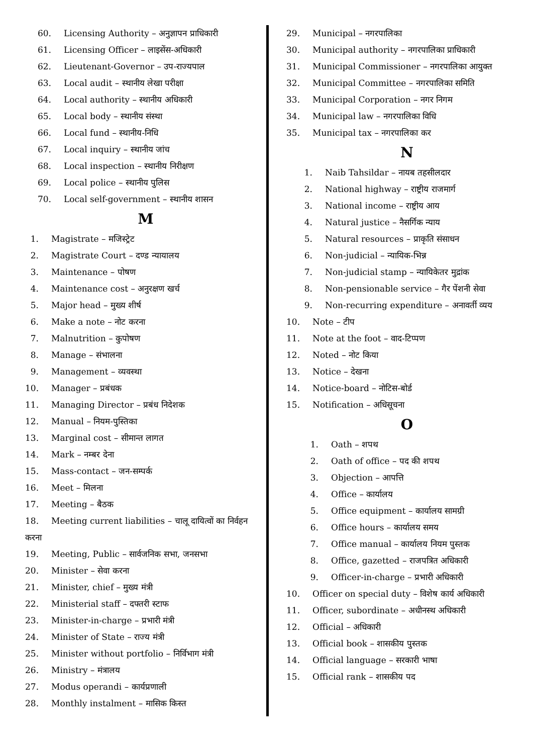60. Licensing Authority – अनुज्ञापन प्राधिकारी
61. Licensing Officer – लाइसेंस-अधिकारी
62. Lieutenant-Governor – उप-राज्यपाल
63. Local audit – स्थानीय लेखा परीक्षा
64. Local authority – स्थानीय अधिकारी
65. Local body – स्थानीय संस्था
66. Local fund – स्थानीय-निधि
67. Local inquiry – स्थानीय जांच
68. Local inspection – स्थानीय निरीक्षण
69. Local police – स्थानीय पुलिस
70. Local self-government – स्थानीय शासन
M
1. Magistrate – मजिस्ट्रेट
2. Magistrate Court – दण्ड न्यायालय
3. Maintenance – पोषण
4. Maintenance cost – अनुरक्षण खर्च
5. Major head – मुख्य शीर्ष
6. Make a note – नोट करना
7. Malnutrition – कुपोषण
8. Manage – संभालना
9. Management – व्यवस्था
10. Manager – प्रबंधक
11. Managing Director – प्रबंध निदेशक
12. Manual – नियम-पुस्तिका
13. Marginal cost – सीमान्त लागत
14. Mark – नम्बर देना
15. Mass-contact – जन-सम्पर्क
16. Meet – मिलना
17. Meeting – बैठक
18. Meeting current liabilities – चालू दायित्वों का निर्वहन
करना
19. Meeting, Public – सार्वजनिक सभा, जनसभा
20. Minister – सेवा करना
21. Minister, chief – मुख्य मंत्री
22. Ministerial staff – दफ्तरी स्टाफ
23. Minister-in-charge – प्रभारी मंत्री
24. Minister of State – राज्य मंत्री
25. Minister without portfolio – निर्विभाग मंत्री
26. Ministry – मंत्रालय
27. Modus operandi – कार्यप्रणाली
28. Monthly instalment – मासिक किस्त
29. Municipal – नगरपालिका
30. Municipal authority – नगरपालिका प्राधिकारी
31. Municipal Commissioner – नगरपालिका आयुक्त
32. Municipal Committee – नगरपालिका समिति
33. Municipal Corporation – नगर निगम
34. Municipal law – नगरपालिका विधि
35. Municipal tax – नगरपालिका कर
N
1. Naib Tahsildar – नायब तहसीलदार
2. National highway – राष्ट्रीय राजमार्ग
3. National income – राष्ट्रीय आय
4. Natural justice – नैसर्गिक न्याय
5. Natural resources – प्राकृति संसाधन
6. Non-judicial – न्यायिक-भिन्न
7. Non-judicial stamp – न्यायिकेतर मुद्रांक
8. Non-pensionable service – गैर पेंशनी सेवा
9. Non-recurring expenditure – अनावर्ती व्यय
10. Note – टीप
11. Note at the foot – वाद-टिप्पण
12. Noted – नोट किया
13. Notice – देखना
14. Notice-board – नोटिस-बोर्ड
15. Notification – अधिसूचना
O
1. Oath – शपथ
2. Oath of office – पद की शपथ
3. Objection – आपत्ति
4. Office – कार्यालय
5. Office equipment – कार्यालय सामग्री
6. Office hours – कार्यालय समय
7. Office manual – कार्यालय नियम पुस्तक
8. Office, gazetted – राजपत्रित अधिकारी
9. Officer-in-charge – प्रभारी अधिकारी
10. Officer on special duty – विशेष कार्य अधिकारी
11. Officer, subordinate – अधीनस्थ अधिकारी
12. Official – अधिकारी
13. Official book – शासकीय पुस्तक
14. Official language – सरकारी भाषा
15. Official rank – शासकीय पद